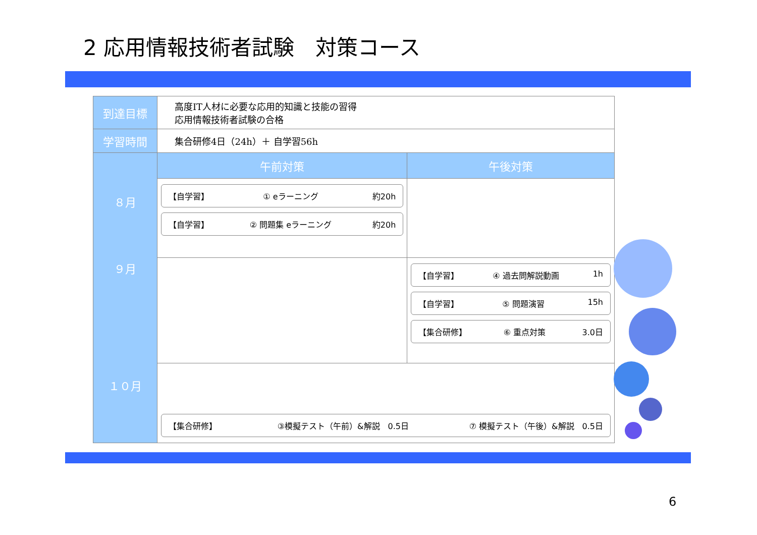2 応用情報技術者試験　対策コース
| 到達目標 | 高度IT人材に必要な応用的知識と技能の習得 応用情報技術者試験の合格 | |
| 学習時間 | 集合研修4日（24h）＋ 自学習56h | |
| ８月 ９月 １０月 | 午前対策 | 午後対策 |
| | 【自学習】 ① eラーニング 約20h 【自学習】 ② 問題集 eラーニング 約20h | |
| | | 【自学習】 ④ 過去問解説動画 1h 【自学習】 ⑤ 問題演習 15h 【集合研修】 ⑥ 重点対策 3.0日 |
| | 【集合研修】 ③模擬テスト（午前）&解説 0.5日 ⑦ 模擬テスト（午後）&解説 0.5日 | |
6